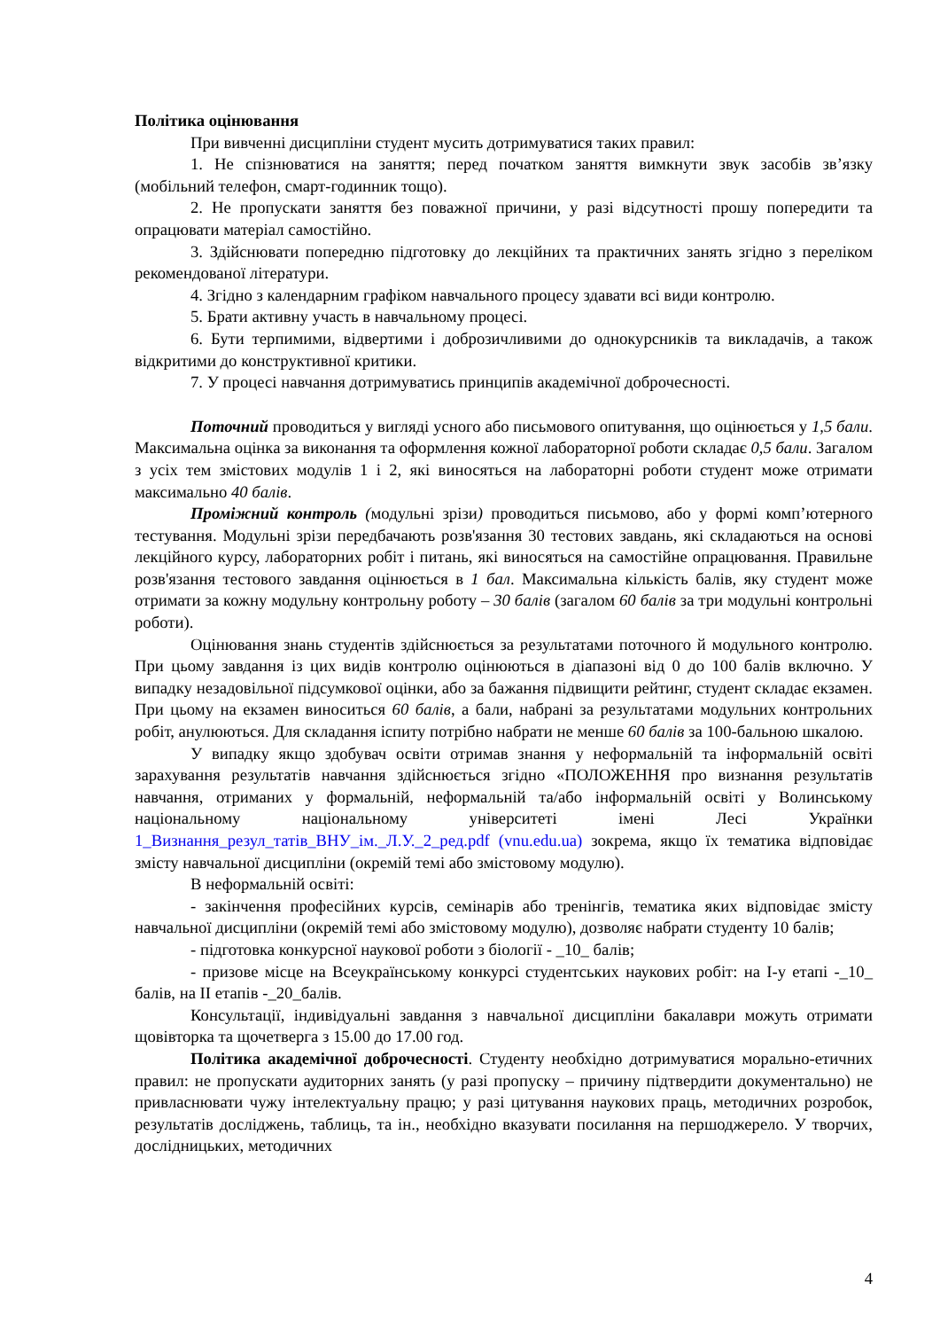Політика оцінювання
При вивченні дисципліни студент мусить дотримуватися таких правил:
1. Не спізнюватися на заняття; перед початком заняття вимкнути звук засобів зв’язку (мобільний телефон, смарт-годинник тощо).
2. Не пропускати заняття без поважної причини, у разі відсутності прошу попередити та опрацювати матеріал самостійно.
3. Здійснювати попередню підготовку до лекційних та практичних занять згідно з переліком рекомендованої літератури.
4. Згідно з календарним графіком навчального процесу здавати всі види контролю.
5. Брати активну участь в навчальному процесі.
6. Бути терпимими, відвертими і доброзичливими до однокурсників та викладачів, а також відкритими до конструктивної критики.
7. У процесі навчання дотримуватись принципів академічної доброчесності.
Поточний проводиться у вигляді усного або письмового опитування, що оцінюється у 1,5 бали. Максимальна оцінка за виконання та оформлення кожної лабораторної роботи складає 0,5 бали. Загалом з усіх тем змістових модулів 1 і 2, які виносяться на лабораторні роботи студент може отримати максимально 40 балів.
Проміжний контроль (модульні зрізи) проводиться письмово, або у формі комп’ютерного тестування. Модульні зрізи передбачають розв'язання 30 тестових завдань, які складаються на основі лекційного курсу, лабораторних робіт і питань, які виносяться на самостійне опрацювання. Правильне розв'язання тестового завдання оцінюється в 1 бал. Максимальна кількість балів, яку студент може отримати за кожну модульну контрольну роботу – 30 балів (загалом 60 балів за три модульні контрольні роботи).
Оцінювання знань студентів здійснюється за результатами поточного й модульного контролю. При цьому завдання із цих видів контролю оцінюються в діапазоні від 0 до 100 балів включно. У випадку незадовільної підсумкової оцінки, або за бажання підвищити рейтинг, студент складає екзамен. При цьому на екзамен виноситься 60 балів, а бали, набрані за результатами модульних контрольних робіт, анулюються. Для складання іспиту потрібно набрати не менше 60 балів за 100-бальною шкалою.
У випадку якщо здобувач освіти отримав знання у неформальній та інформальній освіті зарахування результатів навчання здійснюється згідно «ПОЛОЖЕННЯ про визнання результатів навчання, отриманих у формальній, неформальній та/або інформальній освіті у Волинському національному національному університеті імені Лесі Українки 1_Визнання_резул_татів_ВНУ_ім._Л.У._2_ред.pdf (vnu.edu.ua) зокрема, якщо їх тематика відповідає змісту навчальної дисципліни (окремій темі або змістовому модулю).
В неформальній освіті:
- закінчення професійних курсів, семінарів або тренінгів, тематика яких відповідає змісту навчальної дисципліни (окремій темі або змістовому модулю), дозволяє набрати студенту 10 балів;
- підготовка конкурсної наукової роботи з біології - _10_ балів;
- призове місце на Всеукраїнському конкурсі студентських наукових робіт: на І-у етапі -_10_ балів, на ІІ етапів -_20_балів.
Консультації, індивідуальні завдання з навчальної дисципліни бакалаври можуть отримати щовівторка та щочетверга з 15.00 до 17.00 год.
Політика академічної доброчесності. Студенту необхідно дотримуватися морально-етичних правил: не пропускати аудиторних занять (у разі пропуску – причину підтвердити документально) не привласнювати чужу інтелектуальну працю; у разі цитування наукових праць, методичних розробок, результатів досліджень, таблиць, та ін., необхідно вказувати посилання на першоджерело. У творчих, дослідницьких, методичних
4